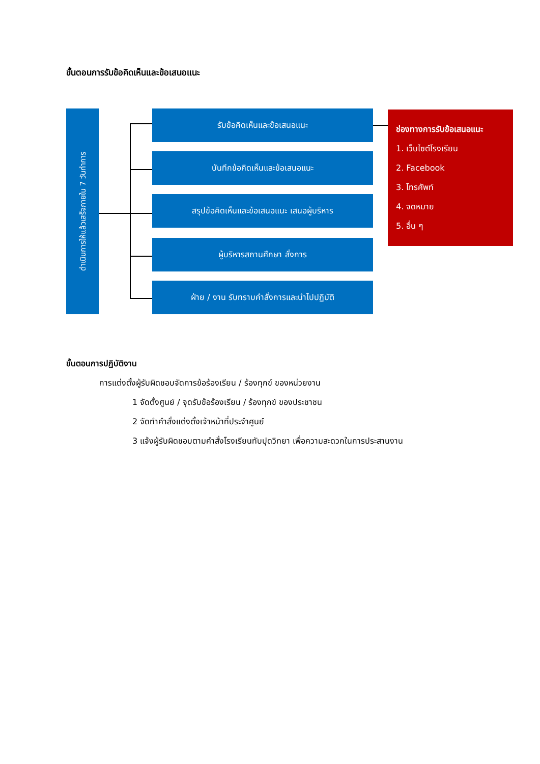ขั้นตอนการรับข้อคิดเห็นและข้อเสนอแนะ
ดำเนินการให้แล้วเสร็จภายใน 7 วันทำการ
รับข้อคิดเห็นและข้อเสนอแนะ
บันทึกข้อคิดเห็นและข้อเสนอแนะ
สรุปข้อคิดเห็นและข้อเสนอแนะ เสนอผู้บริหาร
ผู้บริหารสถานศึกษา สั่งการ
ฝ่าย / งาน รับทราบคำสั่งการและนำไปปฏิบัติ
ช่องทางการรับข้อเสนอแนะ
1. เว็บไซต์โรงเรียน
2. Facebook
3. โทรศัพท์
4. จดหมาย
5. อื่น ๆ
ขั้นตอนการปฏิบัติงาน
การแต่งตั้งผู้รับผิดชอบจัดการข้อร้องเรียน / ร้องทุกข์ ของหน่วยงาน
1 จัดตั้งศูนย์ / จุดรับข้อร้องเรียน / ร้องทุกข์ ของประชาชน
2 จัดทำคำสั่งแต่งตั้งเจ้าหน้าที่ประจำศูนย์
3 แจ้งผู้รับผิดชอบตามคำสั่งโรงเรียนทับปุดวิทยา เพื่อความสะดวกในการประสานงาน